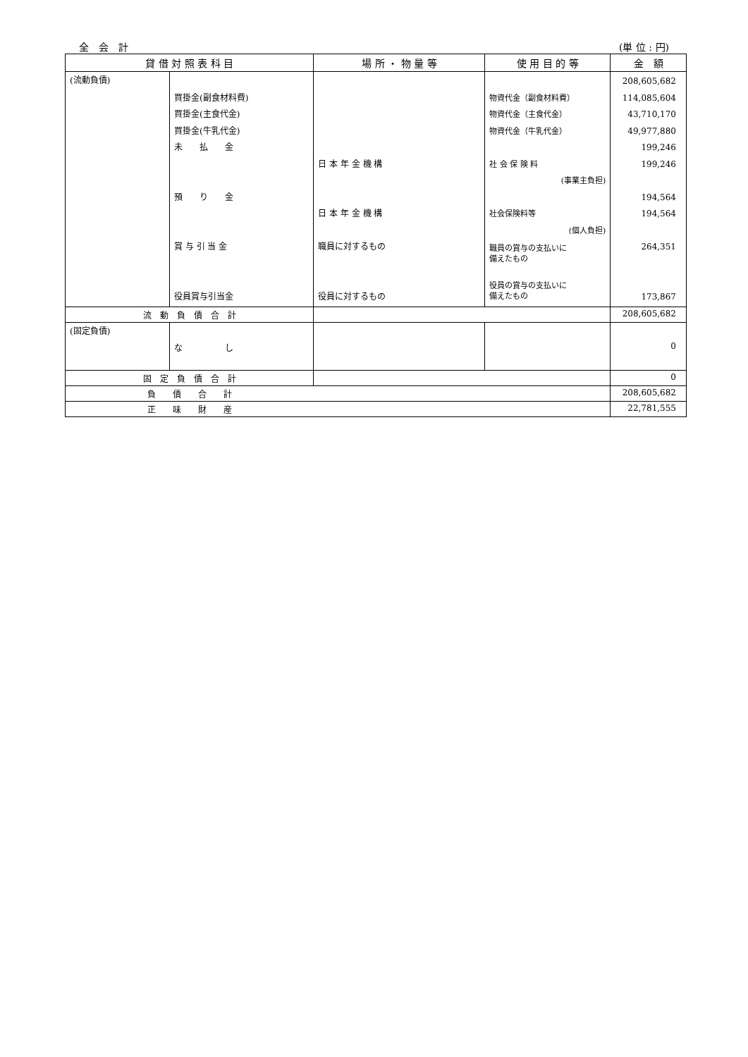全　会　計 (単 位 : 円)
| 貸 借 対 照 表 科 目 | | 場 所 ・ 物 量 等 | 使 用 目 的 等 | 金 額 |
| --- | --- | --- | --- | --- |
| (流動負債) | 買掛金(副食材料費) 買掛金(主食代金) 買掛金(牛乳代金) 未 払 金 預 り 金 賞 与 引 当 金 役員賞与引当金 | 日 本 年 金 機 構 日 本 年 金 機 構 職員に対するもの 役員に対するもの | 物資代金（副食材料費） 物資代金（主食代金） 物資代金（牛乳代金） 社 会 保 険 料 (事業主負担) 社会保険料等 (個人負担) 職員の賞与の支払いに 備えたもの 役員の賞与の支払いに 備えたもの | 208,605,682 114,085,604 43,710,170 49,977,880 199,246 199,246 194,564 194,564 264,351 173,867 |
| 流 動 負 債 合 計 | | | | 208,605,682 |
| (固定負債) | な し | | | 0 |
| 固 定 負 債 合 計 | | | | 0 |
| 負 債 合 計 | | | | 208,605,682 |
| 正 味 財 産 | | | | 22,781,555 |